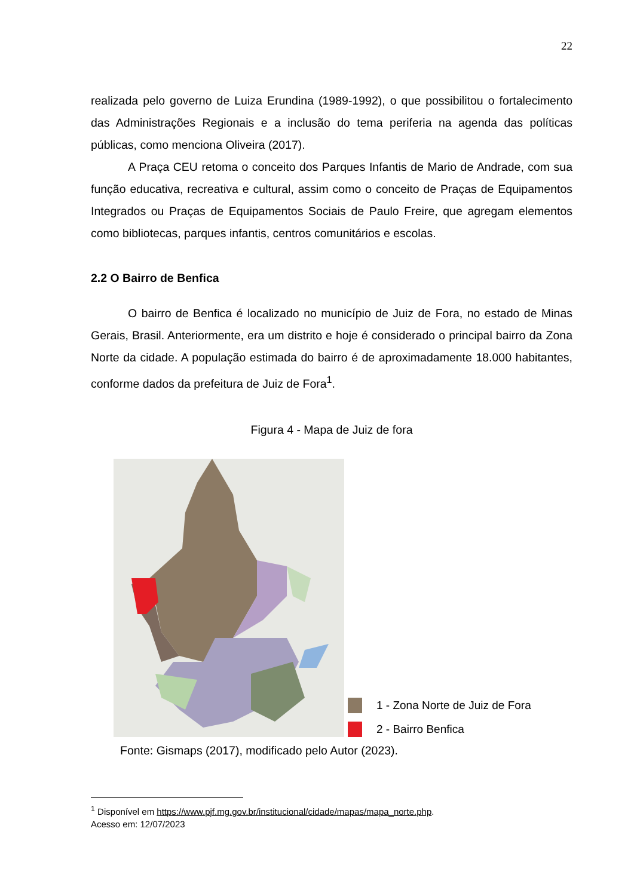22
realizada pelo governo de Luiza Erundina (1989-1992), o que possibilitou o fortalecimento das Administrações Regionais e a inclusão do tema periferia na agenda das políticas públicas, como menciona Oliveira (2017).
A Praça CEU retoma o conceito dos Parques Infantis de Mario de Andrade, com sua função educativa, recreativa e cultural, assim como o conceito de Praças de Equipamentos Integrados ou Praças de Equipamentos Sociais de Paulo Freire, que agregam elementos como bibliotecas, parques infantis, centros comunitários e escolas.
2.2 O Bairro de Benfica
O bairro de Benfica é localizado no município de Juiz de Fora, no estado de Minas Gerais, Brasil. Anteriormente, era um distrito e hoje é considerado o principal bairro da Zona Norte da cidade. A população estimada do bairro é de aproximadamente 18.000 habitantes, conforme dados da prefeitura de Juiz de Fora<sup>1</sup>.
Figura 4 - Mapa de Juiz de fora
1 - Zona Norte de Juiz de Fora
2 - Bairro Benfica
Fonte: Gismaps (2017), modificado pelo Autor (2023).
<sup>1</sup> Disponível em https://www.pjf.mg.gov.br/institucional/cidade/mapas/mapa_norte.php.
Acesso em: 12/07/2023